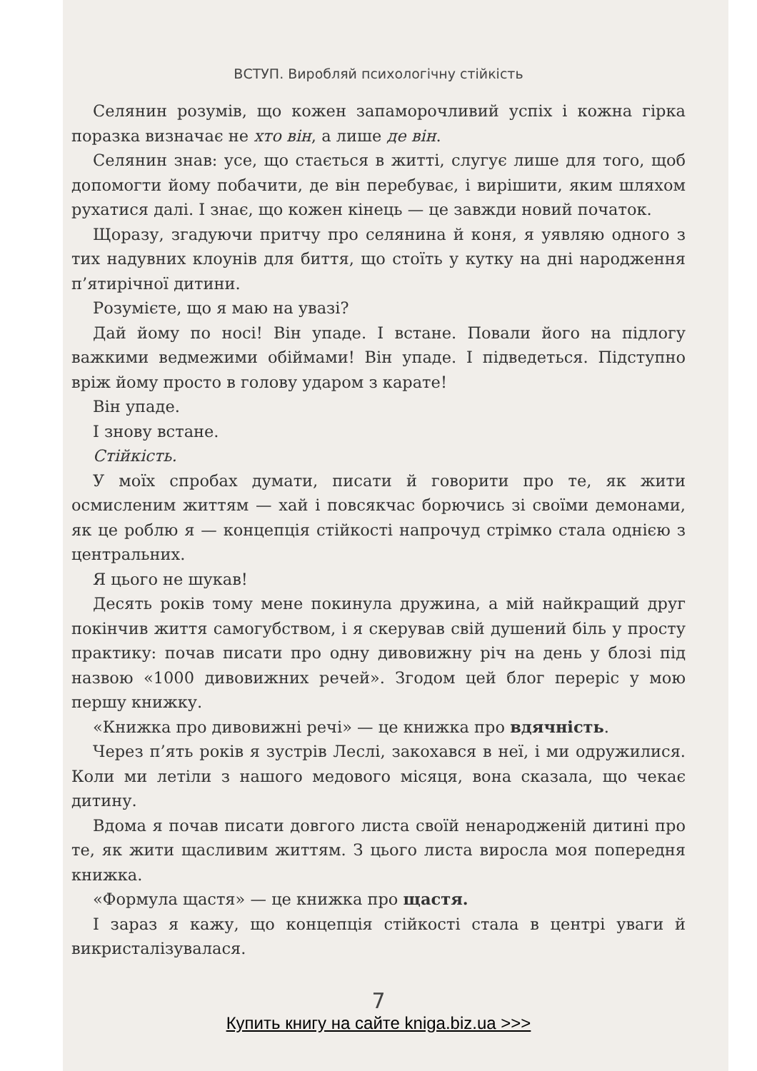ВСТУП. Виробляй психологічну стійкість
Селянин розумів, що кожен запаморочливий успіх і кожна гірка поразка визначає не хто він, а лише де він.
Селянин знав: усе, що стається в житті, слугує лише для того, щоб допомогти йому побачити, де він перебуває, і вирішити, яким шляхом рухатися далі. І знає, що кожен кінець — це завжди новий початок.
Щоразу, згадуючи притчу про селянина й коня, я уявляю одного з тих надувних клоунів для биття, що стоїть у кутку на дні народження п’ятирічної дитини.
Розумієте, що я маю на увазі?
Дай йому по носі! Він упаде. І встане. Повали його на підлогу важкими ведмежими обіймами! Він упаде. І підведеться. Підступно вріж йому просто в голову ударом з карате!
Він упаде.
І знову встане.
Стійкість.
У моїх спробах думати, писати й говорити про те, як жити осмисленим життям — хай і повсякчас борючись зі своїми демонами, як це роблю я — концепція стійкості напрочуд стрімко стала однією з центральних.
Я цього не шукав!
Десять років тому мене покинула дружина, а мій найкращий друг покінчив життя самогубством, і я скерував свій душений біль у просту практику: почав писати про одну дивовижну річ на день у блозі під назвою «1000 дивовижних речей». Згодом цей блог переріс у мою першу книжку.
«Книжка про дивовижні речі» — це книжка про вдячність.
Через п’ять років я зустрів Леслі, закохався в неї, і ми одружилися. Коли ми летіли з нашого медового місяця, вона сказала, що чекає дитину.
Вдома я почав писати довгого листа своїй ненародженій дитині про те, як жити щасливим життям. З цього листа виросла моя попередня книжка.
«Формула щастя» — це книжка про щастя.
І зараз я кажу, що концепція стійкості стала в центрі уваги й викристалізувалася.
7
Купить книгу на сайте kniga.biz.ua >>>